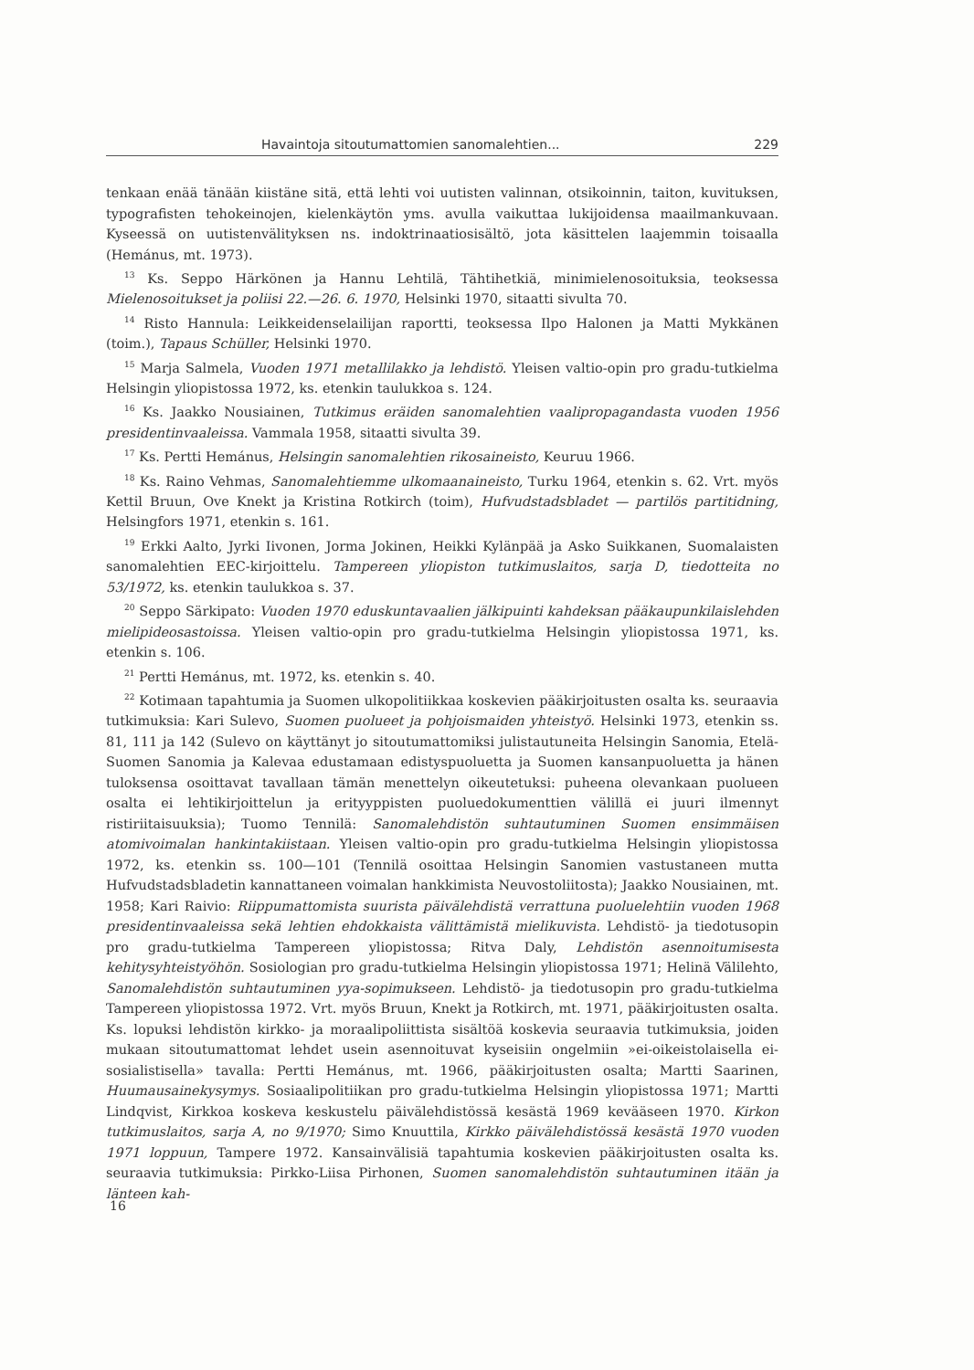Havaintoja sitoutumattomien sanomalehtien... 229
tenkaan enää tänään kiistäne sitä, että lehti voi uutisten valinnan, otsikoinnin, taiton, kuvituksen, typografisten tehokeinojen, kielenkäytön yms. avulla vaikuttaa lukijoidensa maailmankuvaan. Kyseessä on uutistenvälityksen ns. indoktrinaatiosisältö, jota käsittelen laajemmin toisaalla (Hemánus, mt. 1973).
<sup>13</sup> Ks. Seppo Härkönen ja Hannu Lehtilä, Tähtihetkiä, minimielenosoituksia, teoksessa Mielenosoitukset ja poliisi 22.—26. 6. 1970, Helsinki 1970, sitaatti sivulta 70.
<sup>14</sup> Risto Hannula: Leikkeidenselailijan raportti, teoksessa Ilpo Halonen ja Matti Mykkänen (toim.), Tapaus Schüller, Helsinki 1970.
<sup>15</sup> Marja Salmela, Vuoden 1971 metallilakko ja lehdistö. Yleisen valtio-opin pro gradu-tutkielma Helsingin yliopistossa 1972, ks. etenkin taulukkoa s. 124.
<sup>16</sup> Ks. Jaakko Nousiainen, Tutkimus eräiden sanomalehtien vaalipropagandasta vuoden 1956 presidentinvaaleissa. Vammala 1958, sitaatti sivulta 39.
<sup>17</sup> Ks. Pertti Hemánus, Helsingin sanomalehtien rikosaineisto, Keuruu 1966.
<sup>18</sup> Ks. Raino Vehmas, Sanomalehtiemme ulkomaanaineisto, Turku 1964, etenkin s. 62. Vrt. myös Kettil Bruun, Ove Knekt ja Kristina Rotkirch (toim), Hufvudstadsbladet — partilös partitidning, Helsingfors 1971, etenkin s. 161.
<sup>19</sup> Erkki Aalto, Jyrki Iivonen, Jorma Jokinen, Heikki Kylänpää ja Asko Suikkanen, Suomalaisten sanomalehtien EEC-kirjoittelu. Tampereen yliopiston tutkimuslaitos, sarja D, tiedotteita no 53/1972, ks. etenkin taulukkoa s. 37.
<sup>20</sup> Seppo Särkipato: Vuoden 1970 eduskuntavaalien jälkipuinti kahdeksan pääkaupunkilaislehden mielipideosastoissa. Yleisen valtio-opin pro gradu-tutkielma Helsingin yliopistossa 1971, ks. etenkin s. 106.
<sup>21</sup> Pertti Hemánus, mt. 1972, ks. etenkin s. 40.
<sup>22</sup> Kotimaan tapahtumia ja Suomen ulkopolitiikkaa koskevien pääkirjoitusten osalta ks. seuraavia tutkimuksia: Kari Sulevo, Suomen puolueet ja pohjoismaiden yhteistyö. Helsinki 1973, etenkin ss. 81, 111 ja 142 (Sulevo on käyttänyt jo sitoutumattomiksi julistautuneita Helsingin Sanomia, Etelä-Suomen Sanomia ja Kalevaa edustamaan edistyspuoluetta ja Suomen kansanpuoluetta ja hänen tuloksensa osoittavat tavallaan tämän menettelyn oikeutetuksi: puheena olevankaan puolueen osalta ei lehtikirjoittelun ja erityyppisten puoluedokumenttien välillä ei juuri ilmennyt ristiriitaisuuksia); Tuomo Tennilä: Sanomalehdistön suhtautuminen Suomen ensimmäisen atomivoimalan hankintakiistaan. Yleisen valtio-opin pro gradu-tutkielma Helsingin yliopistossa 1972, ks. etenkin ss. 100—101 (Tennilä osoittaa Helsingin Sanomien vastustaneen mutta Hufvudstadsbladetin kannattaneen voimalan hankkimista Neuvostoliitosta); Jaakko Nousiainen, mt. 1958; Kari Raivio: Riippumattomista suurista päivälehdistä verrattuna puoluelehtiin vuoden 1968 presidentinvaaleissa sekä lehtien ehdokkaista välittämistä mielikuvista. Lehdistö- ja tiedotusopin pro gradu-tutkielma Tampereen yliopistossa; Ritva Daly, Lehdistön asennoitumisesta kehitysyhteistyöhön. Sosiologian pro gradu-tutkielma Helsingin yliopistossa 1971; Helinä Välilehto, Sanomalehdistön suhtautuminen yya-sopimukseen. Lehdistö- ja tiedotusopin pro gradu-tutkielma Tampereen yliopistossa 1972. Vrt. myös Bruun, Knekt ja Rotkirch, mt. 1971, pääkirjoitusten osalta. Ks. lopuksi lehdistön kirkko- ja moraalipoliittista sisältöä koskevia seuraavia tutkimuksia, joiden mukaan sitoutumattomat lehdet usein asennoituvat kyseisiin ongelmiin »ei-oikeistolaisella ei-sosialistisella» tavalla: Pertti Hemánus, mt. 1966, pääkirjoitusten osalta; Martti Saarinen, Huumausainekysymys. Sosiaalipolitiikan pro gradu-tutkielma Helsingin yliopistossa 1971; Martti Lindqvist, Kirkkoa koskeva keskustelu päivälehdistössä kesästä 1969 kevääseen 1970. Kirkon tutkimuslaitos, sarja A, no 9/1970; Simo Knuuttila, Kirkko päivälehdistössä kesästä 1970 vuoden 1971 loppuun, Tampere 1972. Kansainvälisiä tapahtumia koskevien pääkirjoitusten osalta ks. seuraavia tutkimuksia: Pirkko-Liisa Pirhonen, Suomen sanomalehdistön suhtautuminen itään ja länteen kah-
16